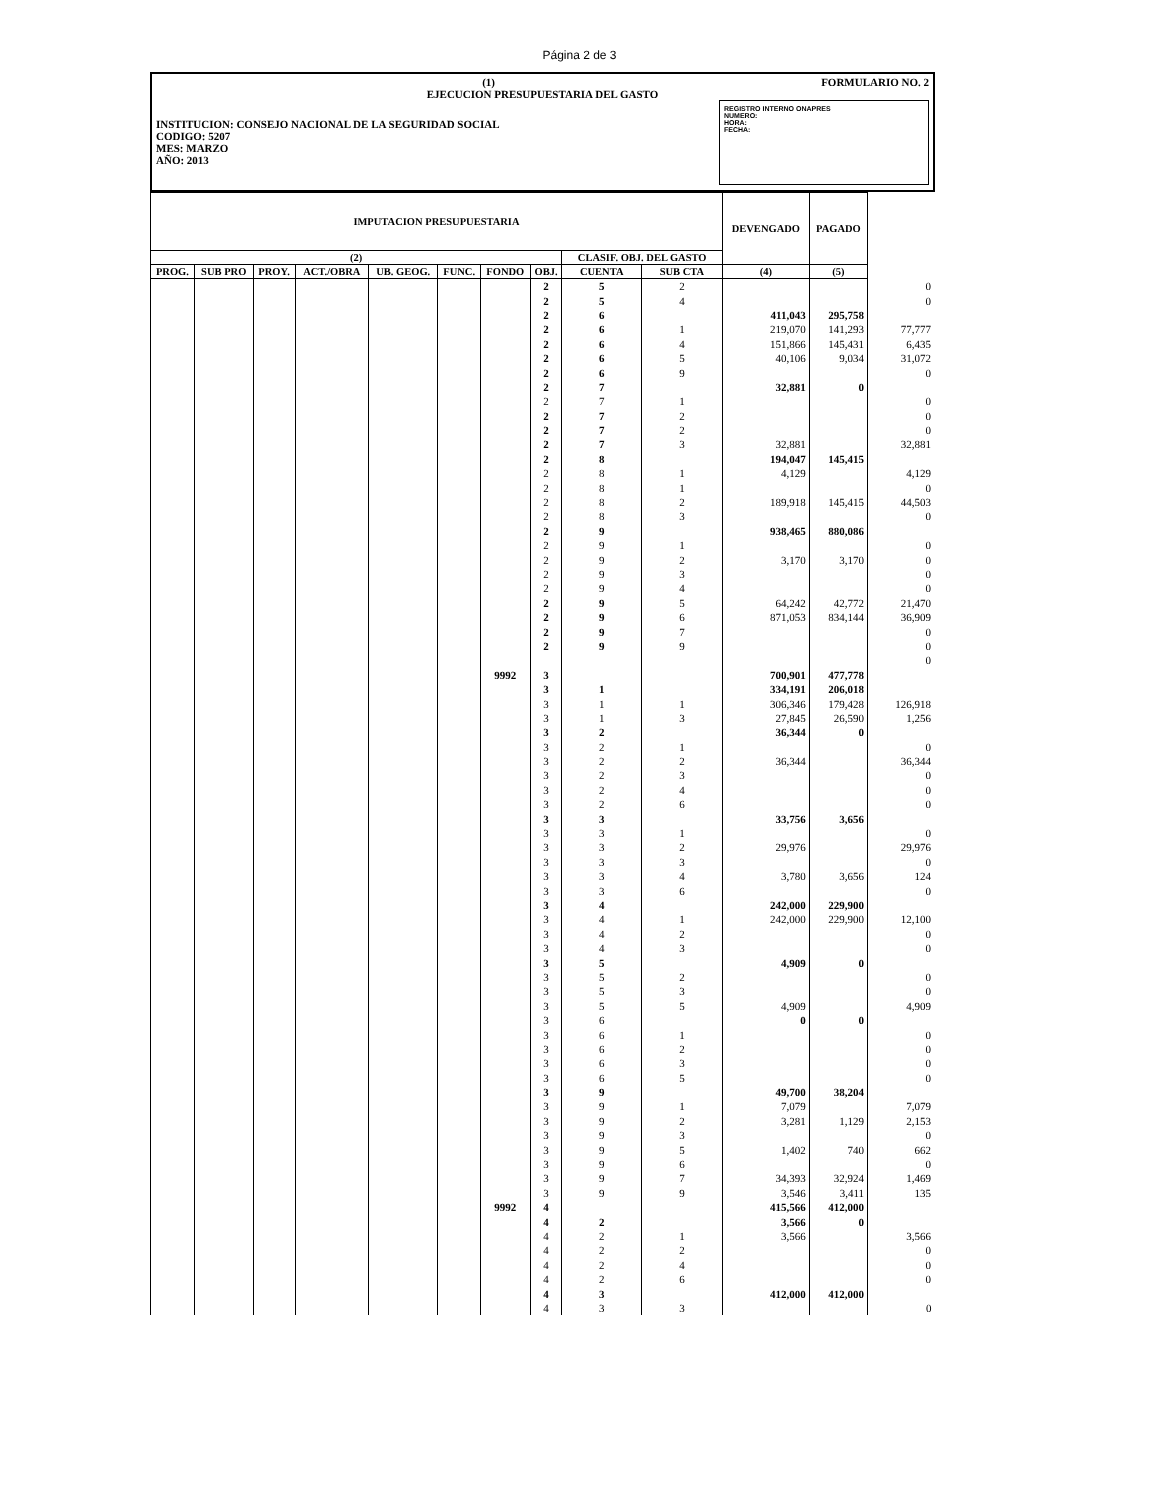Página 2 de 3
(1) FORMULARIO NO. 2
EJECUCION PRESUPUESTARIA DEL GASTO
REGISTRO INTERNO ONAPRES
NUMERO:
HORA:
FECHA:
INSTITUCION: CONSEJO NACIONAL DE LA SEGURIDAD SOCIAL
CODIGO: 5207
MES: MARZO
AÑO: 2013
| IMPUTACION PRESUPUESTARIA | | | | | | | | | | DEVENGADO | PAGADO | |
| --- | --- | --- | --- | --- | --- | --- | --- | --- | --- | --- | --- | --- |
| (2) | | | | | | | | CLASIF. OBJ. DEL GASTO | | | | |
| PROG. | SUB PRO | PROY. | ACT./OBRA | UB. GEOG. | FUNC. | FONDO | OBJ. | CUENTA | SUB CTA | (4) | (5) | |
| | | | | | | | 2 | 5 | 2 | | | 0 |
| | | | | | | | 2 | 5 | 4 | | | 0 |
| | | | | | | | 2 | 6 | | 411,043 | 295,758 | |
| | | | | | | | 2 | 6 | 1 | 219,070 | 141,293 | 77,777 |
| | | | | | | | 2 | 6 | 4 | 151,866 | 145,431 | 6,435 |
| | | | | | | | 2 | 6 | 5 | 40,106 | 9,034 | 31,072 |
| | | | | | | | 2 | 6 | 9 | | | 0 |
| | | | | | | | 2 | 7 | | 32,881 | 0 | |
| | | | | | | | 2 | 7 | 1 | | | 0 |
| | | | | | | | 2 | 7 | 2 | | | 0 |
| | | | | | | | 2 | 7 | 2 | | | 0 |
| | | | | | | | 2 | 7 | 3 | 32,881 | | 32,881 |
| | | | | | | | 2 | 8 | | 194,047 | 145,415 | |
| | | | | | | | 2 | 8 | 1 | 4,129 | | 4,129 |
| | | | | | | | 2 | 8 | 1 | | | 0 |
| | | | | | | | 2 | 8 | 2 | 189,918 | 145,415 | 44,503 |
| | | | | | | | 2 | 8 | 3 | | | 0 |
| | | | | | | | 2 | 9 | | 938,465 | 880,086 | |
| | | | | | | | 2 | 9 | 1 | | | 0 |
| | | | | | | | 2 | 9 | 2 | 3,170 | 3,170 | 0 |
| | | | | | | | 2 | 9 | 3 | | | 0 |
| | | | | | | | 2 | 9 | 4 | | | 0 |
| | | | | | | | 2 | 9 | 5 | 64,242 | 42,772 | 21,470 |
| | | | | | | | 2 | 9 | 6 | 871,053 | 834,144 | 36,909 |
| | | | | | | | 2 | 9 | 7 | | | 0 |
| | | | | | | | 2 | 9 | 9 | | | 0 |
| | | | | | | | | | | | | 0 |
| | | | | | | 9992 | 3 | | | 700,901 | 477,778 | |
| | | | | | | | 3 | 1 | | 334,191 | 206,018 | |
| | | | | | | | 3 | 1 | 1 | 306,346 | 179,428 | 126,918 |
| | | | | | | | 3 | 1 | 3 | 27,845 | 26,590 | 1,256 |
| | | | | | | | 3 | 2 | | 36,344 | 0 | |
| | | | | | | | 3 | 2 | 1 | | | 0 |
| | | | | | | | 3 | 2 | 2 | 36,344 | | 36,344 |
| | | | | | | | 3 | 2 | 3 | | | 0 |
| | | | | | | | 3 | 2 | 4 | | | 0 |
| | | | | | | | 3 | 2 | 6 | | | 0 |
| | | | | | | | 3 | 3 | | 33,756 | 3,656 | |
| | | | | | | | 3 | 3 | 1 | | | 0 |
| | | | | | | | 3 | 3 | 2 | 29,976 | | 29,976 |
| | | | | | | | 3 | 3 | 3 | | | 0 |
| | | | | | | | 3 | 3 | 4 | 3,780 | 3,656 | 124 |
| | | | | | | | 3 | 3 | 6 | | | 0 |
| | | | | | | | 3 | 4 | | 242,000 | 229,900 | |
| | | | | | | | 3 | 4 | 1 | 242,000 | 229,900 | 12,100 |
| | | | | | | | 3 | 4 | 2 | | | 0 |
| | | | | | | | 3 | 4 | 3 | | | 0 |
| | | | | | | | 3 | 5 | | 4,909 | 0 | |
| | | | | | | | 3 | 5 | 2 | | | 0 |
| | | | | | | | 3 | 5 | 3 | | | 0 |
| | | | | | | | 3 | 5 | 5 | 4,909 | | 4,909 |
| | | | | | | | 3 | 6 | | 0 | 0 | |
| | | | | | | | 3 | 6 | 1 | | | 0 |
| | | | | | | | 3 | 6 | 2 | | | 0 |
| | | | | | | | 3 | 6 | 3 | | | 0 |
| | | | | | | | 3 | 6 | 5 | | | 0 |
| | | | | | | | 3 | 9 | | 49,700 | 38,204 | |
| | | | | | | | 3 | 9 | 1 | 7,079 | | 7,079 |
| | | | | | | | 3 | 9 | 2 | 3,281 | 1,129 | 2,153 |
| | | | | | | | 3 | 9 | 3 | | | 0 |
| | | | | | | | 3 | 9 | 5 | 1,402 | 740 | 662 |
| | | | | | | | 3 | 9 | 6 | | | 0 |
| | | | | | | | 3 | 9 | 7 | 34,393 | 32,924 | 1,469 |
| | | | | | | | 3 | 9 | 9 | 3,546 | 3,411 | 135 |
| | | | | | | 9992 | 4 | | | 415,566 | 412,000 | |
| | | | | | | | 4 | 2 | | 3,566 | 0 | |
| | | | | | | | 4 | 2 | 1 | 3,566 | | 3,566 |
| | | | | | | | 4 | 2 | 2 | | | 0 |
| | | | | | | | 4 | 2 | 4 | | | 0 |
| | | | | | | | 4 | 2 | 6 | | | 0 |
| | | | | | | | 4 | 3 | | 412,000 | 412,000 | |
| | | | | | | | 4 | 3 | 3 | | | 0 |